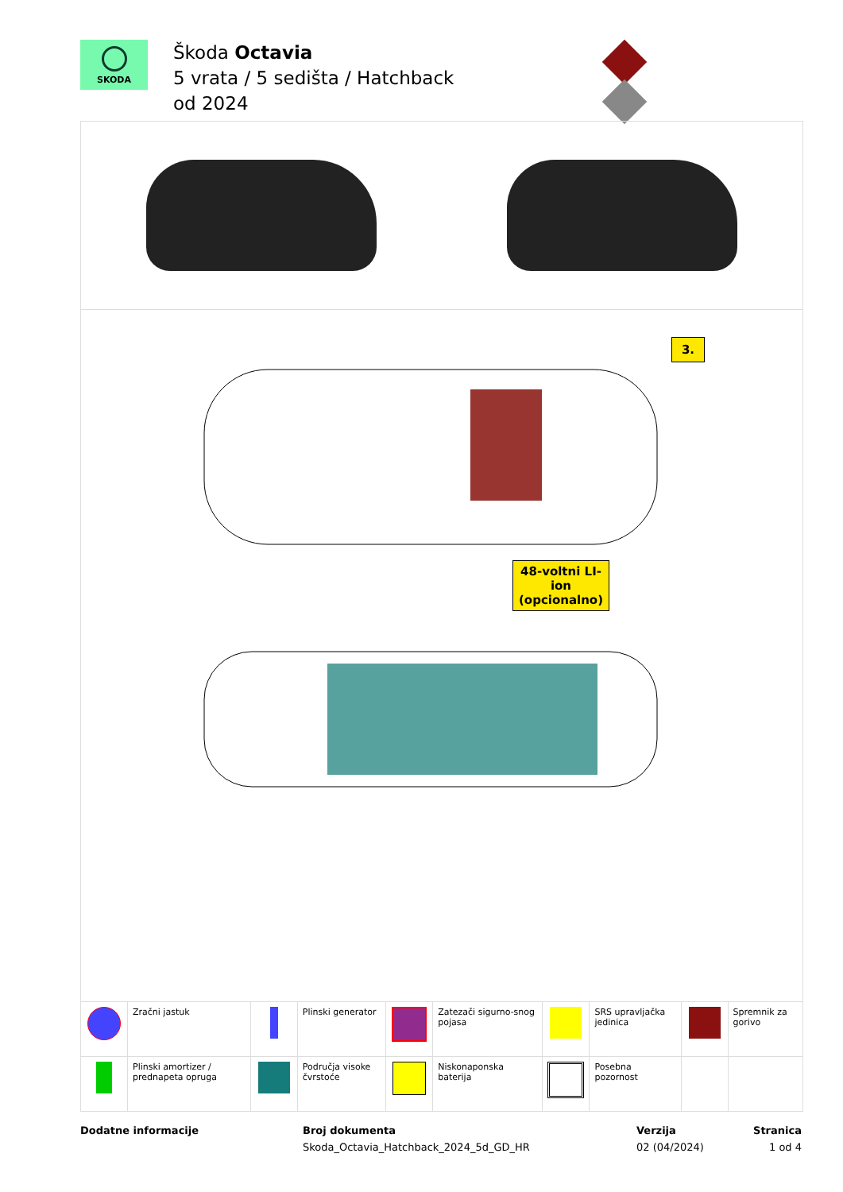SKODA
Škoda Octavia
5 vrata / 5 sedišta / Hatchback
od 2024
3.
48-voltni LI-ion
(opcionalno)
| | Zračni jastuk | | Plinski generator | | Zatezači sigurno-snog pojasa | | SRS upravljačka jedinica | | Spremnik za gorivo |
| | Plinski amortizer / prednapeta opruga | | Područja visoke čvrstoće | | Niskonaponska baterija | | Posebna pozornost | | |
Dodatne informacije Broj dokumenta
Skoda_Octavia_Hatchback_2024_5d_GD_HR
Verzija
02 (04/2024)
Stranica
1 od 4